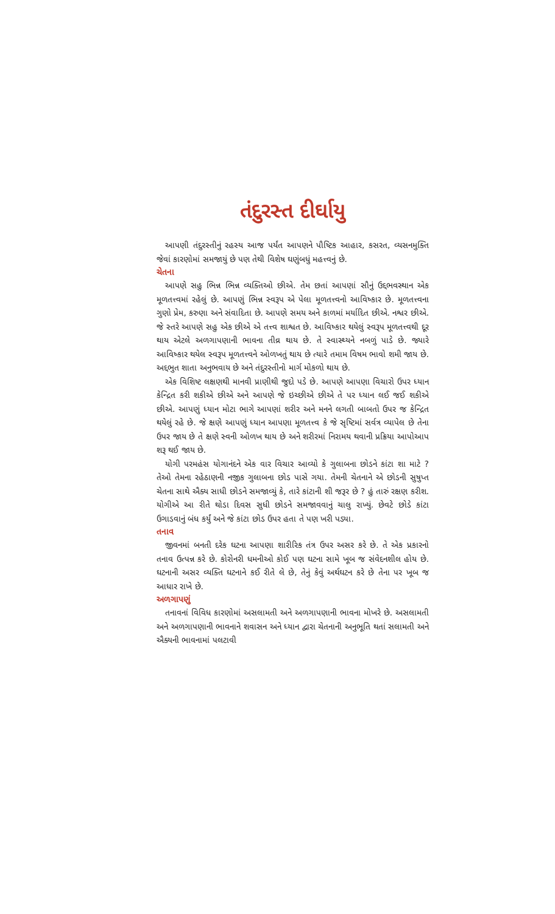તંદુરસ્ત દીર્ઘાયુ
આપણી તંદુરસ્તીનું રહસ્ય આજ પર્યંત આપણને પૌષ્ટિક આહાર, કસરત, વ્યસનમુક્તિ જેવાં કારણોમાં સમજાયું છે પણ તેથી વિશેષ ઘણુંબધું મહત્ત્વનું છે.
ચેતના
આપણે સહુ ભિન્ન ભિન્ન વ્યક્તિઓ છીએ. તેમ છતાં આપણાં સૌનું ઉદ્દભવસ્થાન એક મૂળતત્ત્વમાં રહેલું છે. આપણું ભિન્ન સ્વરૂપ એ પેલા મૂળતત્ત્વનો આવિષ્કાર છે. મૂળતત્ત્વના ગુણો પ્રેમ, કરુણા અને સંવાદિતા છે. આપણે સમય અને કાળમાં મર્યાદિત છીએ. નશ્વર છીએ. જે સ્તરે આપણે સહુ એક છીએ એ તત્ત્વ શાશ્વત છે. આવિષ્કાર થયેલું સ્વરૂપ મૂળતત્ત્વથી દૂર થાય એટલે અળગાપણાની ભાવના તીવ્ર થાય છે. તે સ્વાસ્થ્યને નબળું પાડે છે. જ્યારે આવિષ્કાર થયેલ સ્વરૂપ મૂળતત્ત્વને ઓળખતું થાય છે ત્યારે તમામ વિષમ ભાવો શમી જાય છે. અદ્દભુત શાતા અનુભવાય છે અને તંદુરસ્તીનો માર્ગ મોકળો થાય છે.
એક વિશિષ્ટ લક્ષણથી માનવી પ્રાણીથી જુદો પડે છે. આપણે આપણા વિચારો ઉપર ધ્યાન કેન્દ્રિત કરી શકીએ છીએ અને આપણે જે ઇચ્છીએ છીએ તે પર ધ્યાન લઈ જઈ શકીએ છીએ. આપણું ધ્યાન મોટા ભાગે આપણાં શરીર અને મનને લગતી બાબતો ઉપર જ કેન્દ્રિત થયેલું રહે છે. જે ક્ષણે આપણું ધ્યાન આપણા મૂળતત્ત્વ કે જે સૃષ્ટિમાં સર્વત્ર વ્યાપેલ છે તેના ઉપર જાય છે તે ક્ષણે સ્વની ઓળખ થાય છે અને શરીરમાં નિરામય થવાની પ્રક્રિયા આપોઆપ શરૂ થઈ જાય છે.
યોગી પરમહંસ યોગાનંદને એક વાર વિચાર આવ્યો કે ગુલાબના છોડને કાંટા શા માટે ? તેઓ તેમના રહેઠાણની નજીક ગુલાબના છોડ પાસે ગયા. તેમની ચેતનાને એ છોડની સુષુપ્ત ચેતના સાથે ઐક્ય સાધી છોડને સમજાવ્યું કે, તારે કાંટાની શી જરૂર છે ? હું તારું રક્ષણ કરીશ. યોગીએ આ રીતે થોડા દિવસ સુધી છોડને સમજાવવાનું ચાલુ રાખ્યું. છેવટે છોડે કાંટા ઉગાડવાનું બંધ કર્યું અને જે કાંટા છોડ ઉપર હતા તે પણ ખરી પડ્યા.
તનાવ
જીવનમાં બનતી દરેક ઘટના આપણા શારીરિક તંત્ર ઉપર અસર કરે છે. તે એક પ્રકારનો તનાવ ઉત્પન્ન કરે છે. કોરોનરી ધમનીઓ કોઈ પણ ઘટના સામે ખૂબ જ સંવેદનશીલ હોય છે. ઘટનાની અસર વ્યક્તિ ઘટનાને કઈ રીતે લે છે, તેનું કેવું અર્થઘટન કરે છે તેના પર ખૂબ જ આધાર રાખે છે.
અળગાપણું
તનાવનાં વિવિધ કારણોમાં અસલામતી અને અળગાપણાની ભાવના મોખરે છે. અસલામતી અને અળગાપણાની ભાવનાને શવાસન અને ધ્યાન દ્વારા ચેતનાની અનુભૂતિ થતાં સલામતી અને ઐક્યની ભાવનામાં પલટાવી